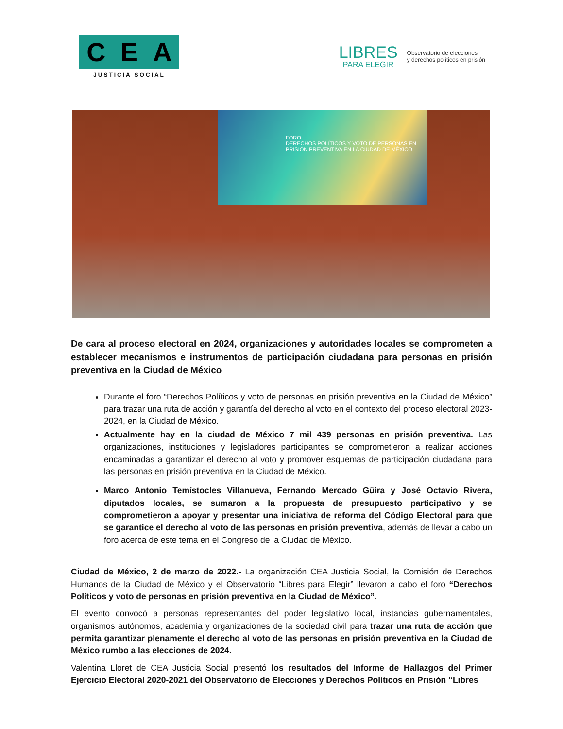C E A
JUSTICIA SOCIAL
LIBRES
PARA ELEGIR
Observatorio de elecciones
y derechos políticos en prisión
FORO
DERECHOS POLÍTICOS Y VOTO DE PERSONAS EN PRISIÓN PREVENTIVA EN LA CIUDAD DE MÉXICO
De cara al proceso electoral en 2024, organizaciones y autoridades locales se comprometen a establecer mecanismos e instrumentos de participación ciudadana para personas en prisión preventiva en la Ciudad de México
Durante el foro “Derechos Políticos y voto de personas en prisión preventiva en la Ciudad de México” para trazar una ruta de acción y garantía del derecho al voto en el contexto del proceso electoral 2023-2024, en la Ciudad de México.
Actualmente hay en la ciudad de México 7 mil 439 personas en prisión preventiva. Las organizaciones, instituciones y legisladores participantes se comprometieron a realizar acciones encaminadas a garantizar el derecho al voto y promover esquemas de participación ciudadana para las personas en prisión preventiva en la Ciudad de México.
Marco Antonio Temístocles Villanueva, Fernando Mercado Güira y José Octavio Rivera, diputados locales, se sumaron a la propuesta de presupuesto participativo y se comprometieron a apoyar y presentar una iniciativa de reforma del Código Electoral para que se garantice el derecho al voto de las personas en prisión preventiva, además de llevar a cabo un foro acerca de este tema en el Congreso de la Ciudad de México.
Ciudad de México, 2 de marzo de 2022.- La organización CEA Justicia Social, la Comisión de Derechos Humanos de la Ciudad de México y el Observatorio “Libres para Elegir” llevaron a cabo el foro “Derechos Políticos y voto de personas en prisión preventiva en la Ciudad de México”.
El evento convocó a personas representantes del poder legislativo local, instancias gubernamentales, organismos autónomos, academia y organizaciones de la sociedad civil para trazar una ruta de acción que permita garantizar plenamente el derecho al voto de las personas en prisión preventiva en la Ciudad de México rumbo a las elecciones de 2024.
Valentina Lloret de CEA Justicia Social presentó los resultados del Informe de Hallazgos del Primer Ejercicio Electoral 2020-2021 del Observatorio de Elecciones y Derechos Políticos en Prisión “Libres